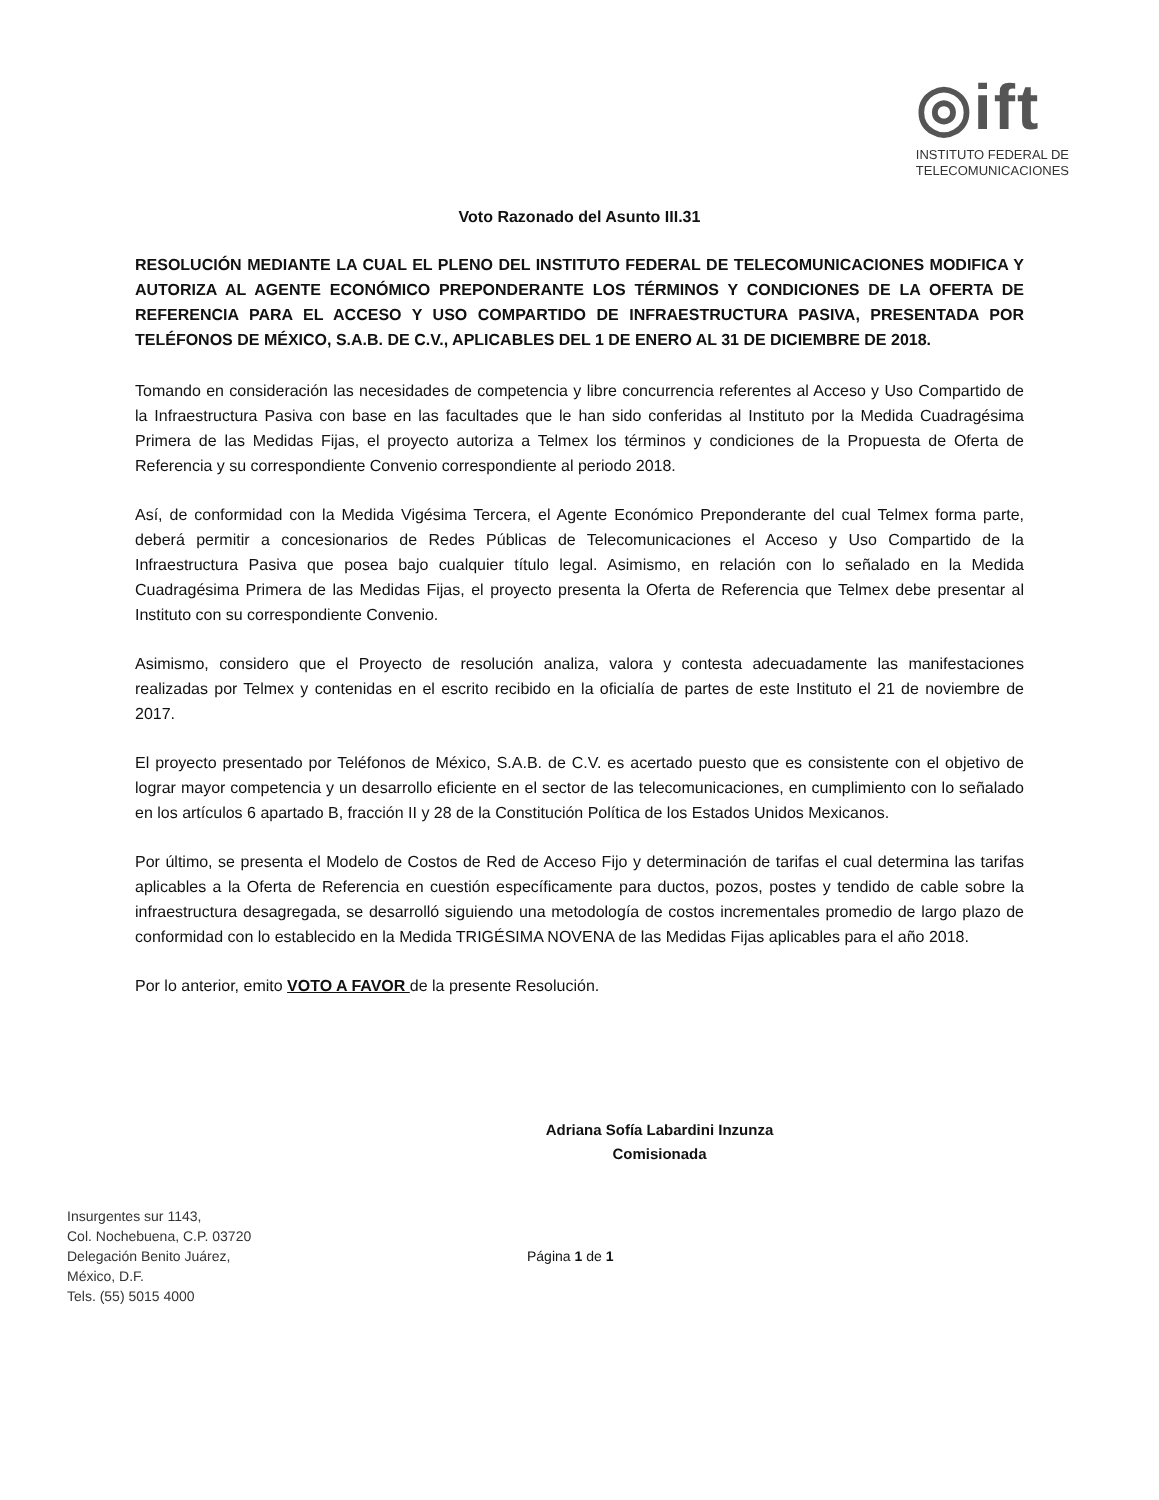◎ift
INSTITUTO FEDERAL DE
TELECOMUNICACIONES
Voto Razonado del Asunto III.31
RESOLUCIÓN MEDIANTE LA CUAL EL PLENO DEL INSTITUTO FEDERAL DE TELECOMUNICACIONES MODIFICA Y AUTORIZA AL AGENTE ECONÓMICO PREPONDERANTE LOS TÉRMINOS Y CONDICIONES DE LA OFERTA DE REFERENCIA PARA EL ACCESO Y USO COMPARTIDO DE INFRAESTRUCTURA PASIVA, PRESENTADA POR TELÉFONOS DE MÉXICO, S.A.B. DE C.V., APLICABLES DEL 1 DE ENERO AL 31 DE DICIEMBRE DE 2018.
Tomando en consideración las necesidades de competencia y libre concurrencia referentes al Acceso y Uso Compartido de la Infraestructura Pasiva con base en las facultades que le han sido conferidas al Instituto por la Medida Cuadragésima Primera de las Medidas Fijas, el proyecto autoriza a Telmex los términos y condiciones de la Propuesta de Oferta de Referencia y su correspondiente Convenio correspondiente al periodo 2018.
Así, de conformidad con la Medida Vigésima Tercera, el Agente Económico Preponderante del cual Telmex forma parte, deberá permitir a concesionarios de Redes Públicas de Telecomunicaciones el Acceso y Uso Compartido de la Infraestructura Pasiva que posea bajo cualquier título legal. Asimismo, en relación con lo señalado en la Medida Cuadragésima Primera de las Medidas Fijas, el proyecto presenta la Oferta de Referencia que Telmex debe presentar al Instituto con su correspondiente Convenio.
Asimismo, considero que el Proyecto de resolución analiza, valora y contesta adecuadamente las manifestaciones realizadas por Telmex y contenidas en el escrito recibido en la oficialía de partes de este Instituto el 21 de noviembre de 2017.
El proyecto presentado por Teléfonos de México, S.A.B. de C.V. es acertado puesto que es consistente con el objetivo de lograr mayor competencia y un desarrollo eficiente en el sector de las telecomunicaciones, en cumplimiento con lo señalado en los artículos 6 apartado B, fracción II y 28 de la Constitución Política de los Estados Unidos Mexicanos.
Por último, se presenta el Modelo de Costos de Red de Acceso Fijo y determinación de tarifas el cual determina las tarifas aplicables a la Oferta de Referencia en cuestión específicamente para ductos, pozos, postes y tendido de cable sobre la infraestructura desagregada, se desarrolló siguiendo una metodología de costos incrementales promedio de largo plazo de conformidad con lo establecido en la Medida TRIGÉSIMA NOVENA de las Medidas Fijas aplicables para el año 2018.
Por lo anterior, emito VOTO A FAVOR de la presente Resolución.
Adriana Sofía Labardini Inzunza
Comisionada
Insurgentes sur 1143,
Col. Nochebuena, C.P. 03720
Delegación Benito Juárez,
México, D.F.
Tels. (55) 5015 4000
Página 1 de 1